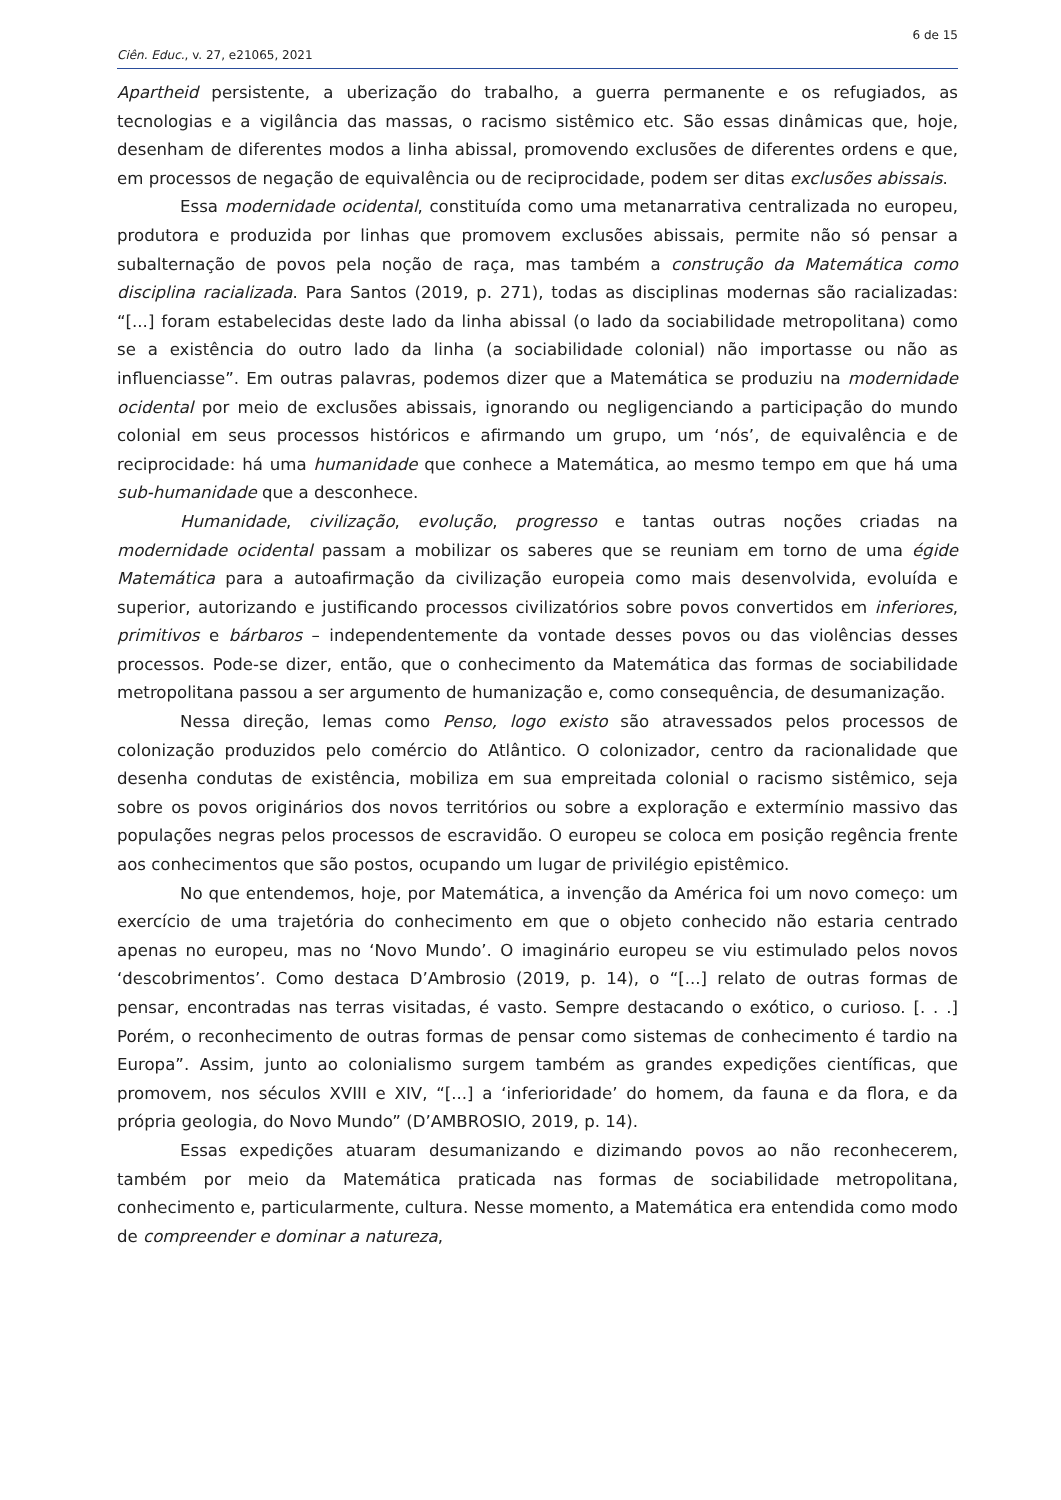6 de 15
Ciên. Educ., v. 27, e21065, 2021
Apartheid persistente, a uberização do trabalho, a guerra permanente e os refugiados, as tecnologias e a vigilância das massas, o racismo sistêmico etc. São essas dinâmicas que, hoje, desenham de diferentes modos a linha abissal, promovendo exclusões de diferentes ordens e que, em processos de negação de equivalência ou de reciprocidade, podem ser ditas exclusões abissais.
Essa modernidade ocidental, constituída como uma metanarrativa centralizada no europeu, produtora e produzida por linhas que promovem exclusões abissais, permite não só pensar a subalternação de povos pela noção de raça, mas também a construção da Matemática como disciplina racializada. Para Santos (2019, p. 271), todas as disciplinas modernas são racializadas: “[...] foram estabelecidas deste lado da linha abissal (o lado da sociabilidade metropolitana) como se a existência do outro lado da linha (a sociabilidade colonial) não importasse ou não as influenciasse”. Em outras palavras, podemos dizer que a Matemática se produziu na modernidade ocidental por meio de exclusões abissais, ignorando ou negligenciando a participação do mundo colonial em seus processos históricos e afirmando um grupo, um ‘nós’, de equivalência e de reciprocidade: há uma humanidade que conhece a Matemática, ao mesmo tempo em que há uma sub-humanidade que a desconhece.
Humanidade, civilização, evolução, progresso e tantas outras noções criadas na modernidade ocidental passam a mobilizar os saberes que se reuniam em torno de uma égide Matemática para a autoafirmação da civilização europeia como mais desenvolvida, evoluída e superior, autorizando e justificando processos civilizatórios sobre povos convertidos em inferiores, primitivos e bárbaros – independentemente da vontade desses povos ou das violências desses processos. Pode-se dizer, então, que o conhecimento da Matemática das formas de sociabilidade metropolitana passou a ser argumento de humanização e, como consequência, de desumanização.
Nessa direção, lemas como Penso, logo existo são atravessados pelos processos de colonização produzidos pelo comércio do Atlântico. O colonizador, centro da racionalidade que desenha condutas de existência, mobiliza em sua empreitada colonial o racismo sistêmico, seja sobre os povos originários dos novos territórios ou sobre a exploração e extermínio massivo das populações negras pelos processos de escravidão. O europeu se coloca em posição regência frente aos conhecimentos que são postos, ocupando um lugar de privilégio epistêmico.
No que entendemos, hoje, por Matemática, a invenção da América foi um novo começo: um exercício de uma trajetória do conhecimento em que o objeto conhecido não estaria centrado apenas no europeu, mas no ‘Novo Mundo’. O imaginário europeu se viu estimulado pelos novos ‘descobrimentos’. Como destaca D’Ambrosio (2019, p. 14), o “[...] relato de outras formas de pensar, encontradas nas terras visitadas, é vasto. Sempre destacando o exótico, o curioso. [. . .] Porém, o reconhecimento de outras formas de pensar como sistemas de conhecimento é tardio na Europa”. Assim, junto ao colonialismo surgem também as grandes expedições científicas, que promovem, nos séculos XVIII e XIV, “[...] a ‘inferioridade’ do homem, da fauna e da flora, e da própria geologia, do Novo Mundo” (D’AMBROSIO, 2019, p. 14).
Essas expedições atuaram desumanizando e dizimando povos ao não reconhecerem, também por meio da Matemática praticada nas formas de sociabilidade metropolitana, conhecimento e, particularmente, cultura. Nesse momento, a Matemática era entendida como modo de compreender e dominar a natureza,